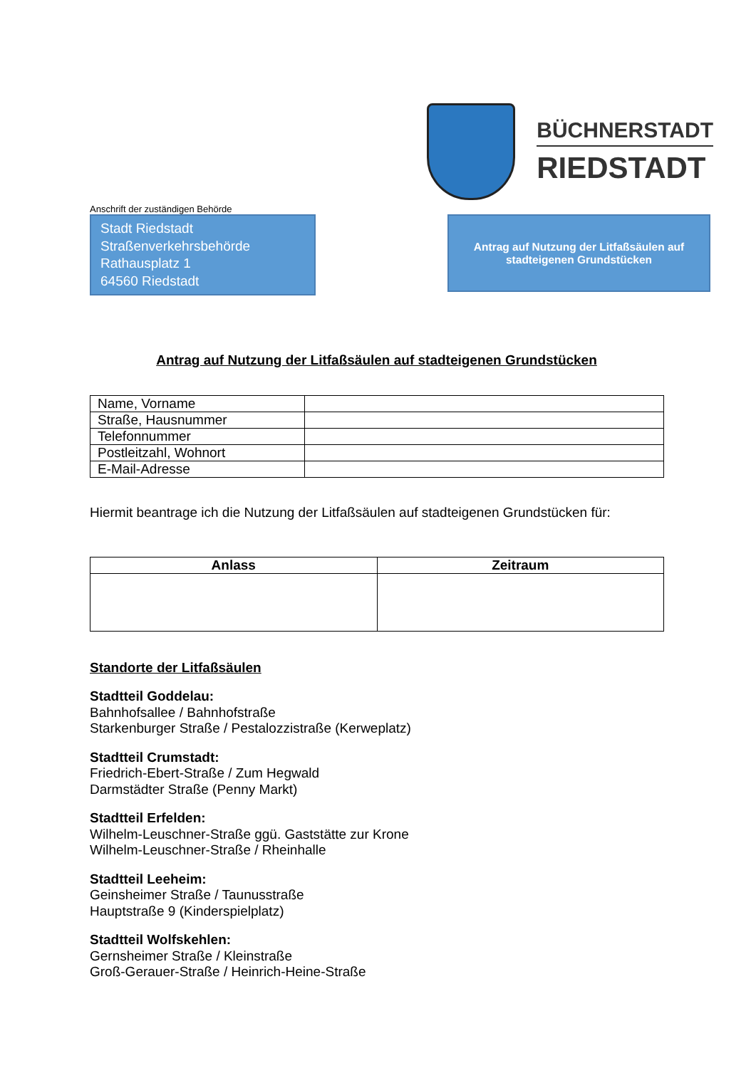BÜCHNERSTADT
RIEDSTADT
Anschrift der zuständigen Behörde
Stadt Riedstadt
Straßenverkehrsbehörde
Rathausplatz 1
64560 Riedstadt
Antrag auf Nutzung der Litfaßsäulen auf
stadteigenen Grundstücken
Antrag auf Nutzung der Litfaßsäulen auf stadteigenen Grundstücken
| Name, Vorname | |
| Straße, Hausnummer | |
| Telefonnummer | |
| Postleitzahl, Wohnort | |
| E-Mail-Adresse | |
Hiermit beantrage ich die Nutzung der Litfaßsäulen auf stadteigenen Grundstücken für:
| Anlass | Zeitraum |
| --- | --- |
Standorte der Litfaßsäulen
Stadtteil Goddelau:
Bahnhofsallee / Bahnhofstraße
Starkenburger Straße / Pestalozzistraße (Kerweplatz)
Stadtteil Crumstadt:
Friedrich-Ebert-Straße / Zum Hegwald
Darmstädter Straße (Penny Markt)
Stadtteil Erfelden:
Wilhelm-Leuschner-Straße ggü. Gaststätte zur Krone
Wilhelm-Leuschner-Straße / Rheinhalle
Stadtteil Leeheim:
Geinsheimer Straße / Taunusstraße
Hauptstraße 9 (Kinderspielplatz)
Stadtteil Wolfskehlen:
Gernsheimer Straße / Kleinstraße
Groß-Gerauer-Straße / Heinrich-Heine-Straße